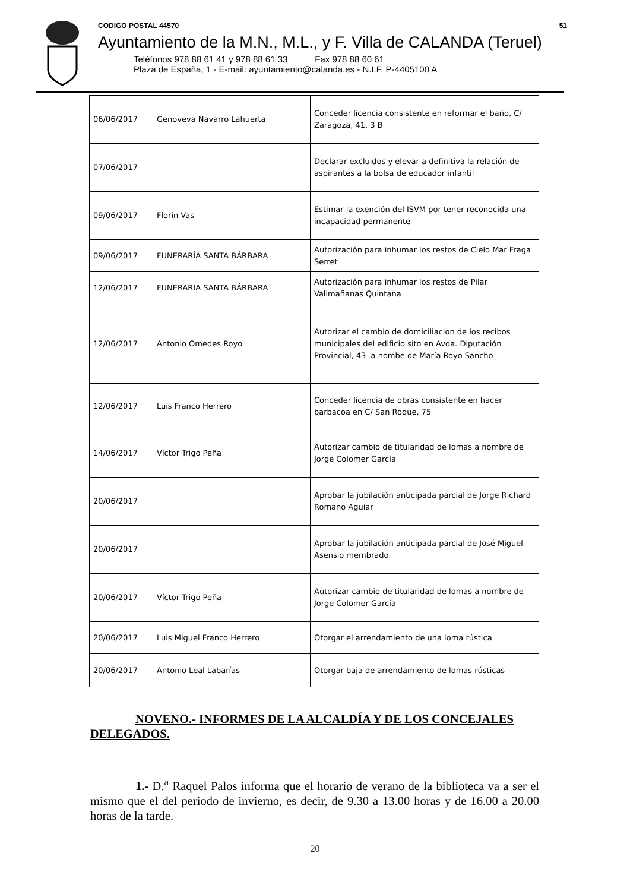CODIGO POSTAL 44570 51
Ayuntamiento de la M.N., M.L., y F. Villa de CALANDA (Teruel)
Teléfonos 978 88 61 41 y 978 88 61 33 Fax 978 88 60 61
Plaza de España, 1 - E-mail: ayuntamiento@calanda.es - N.I.F. P-4405100 A
| 06/06/2017 | Genoveva Navarro Lahuerta | Conceder licencia consistente en reformar el baño, C/ Zaragoza, 41, 3 B |
| 07/06/2017 | | Declarar excluidos y elevar a definitiva la relación de aspirantes a la bolsa de educador infantil |
| 09/06/2017 | Florin Vas | Estimar la exención del ISVM por tener reconocida una incapacidad permanente |
| 09/06/2017 | FUNERARÍA SANTA BÁRBARA | Autorización para inhumar los restos de Cielo Mar Fraga Serret |
| 12/06/2017 | FUNERARIA SANTA BÁRBARA | Autorización para inhumar los restos de Pilar Valimañanas Quintana |
| 12/06/2017 | Antonio Omedes Royo | Autorizar el cambio de domiciliacion de los recibos municipales del edificio sito en Avda. Diputación Provincial, 43 a nombe de María Royo Sancho |
| 12/06/2017 | Luis Franco Herrero | Conceder licencia de obras consistente en hacer barbacoa en C/ San Roque, 75 |
| 14/06/2017 | Víctor Trigo Peña | Autorizar cambio de titularidad de lomas a nombre de Jorge Colomer García |
| 20/06/2017 | | Aprobar la jubilación anticipada parcial de Jorge Richard Romano Aguiar |
| 20/06/2017 | | Aprobar la jubilación anticipada parcial de José Miguel Asensio membrado |
| 20/06/2017 | Víctor Trigo Peña | Autorizar cambio de titularidad de lomas a nombre de Jorge Colomer García |
| 20/06/2017 | Luis Miguel Franco Herrero | Otorgar el arrendamiento de una loma rústica |
| 20/06/2017 | Antonio Leal Labarías | Otorgar baja de arrendamiento de lomas rústicas |
NOVENO.- INFORMES DE LA ALCALDÍA Y DE LOS CONCEJALES DELEGADOS.
1.- D.<sup>a</sup> Raquel Palos informa que el horario de verano de la biblioteca va a ser el mismo que el del periodo de invierno, es decir, de 9.30 a 13.00 horas y de 16.00 a 20.00 horas de la tarde.
20